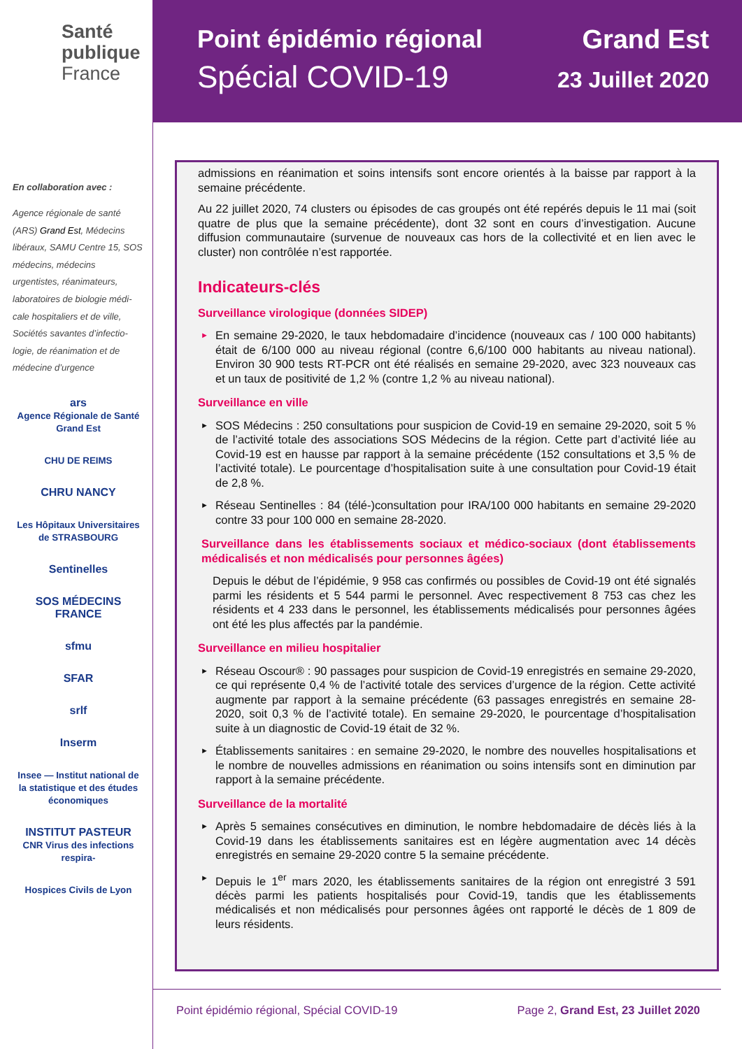Santé
publique
France
En collaboration avec :
Agence régionale de santé (ARS) Grand Est, Médecins libéraux, SAMU Centre 15, SOS médecins, médecins urgentistes, réanimateurs, laboratoires de biologie médi-cale hospitaliers et de ville, Sociétés savantes d’infectio-logie, de réanimation et de médecine d’urgence
ars
Agence Régionale de Santé Grand Est
CHU DE REIMS
CHRU NANCY
Les Hôpitaux Universitaires de STRASBOURG
Sentinelles
SOS MÉDECINS FRANCE
sfmu
SFAR
srlf
Inserm
Insee — Institut national de la statistique et des études économiques
INSTITUT PASTEUR
CNR Virus des infections respira-
Hospices Civils de Lyon
Point épidémio régional
Spécial COVID-19
Grand Est
23 Juillet 2020
admissions en réanimation et soins intensifs sont encore orientés à la baisse par rapport à la semaine précédente.
Au 22 juillet 2020, 74 clusters ou épisodes de cas groupés ont été repérés depuis le 11 mai (soit quatre de plus que la semaine précédente), dont 32 sont en cours d’investigation. Aucune diffusion communautaire (survenue de nouveaux cas hors de la collectivité et en lien avec le cluster) non contrôlée n’est rapportée.
Indicateurs-clés
Surveillance virologique (données SIDEP)
► En semaine 29-2020, le taux hebdomadaire d’incidence (nouveaux cas / 100 000 habitants) était de 6/100 000 au niveau régional (contre 6,6/100 000 habitants au niveau national). Environ 30 900 tests RT-PCR ont été réalisés en semaine 29-2020, avec 323 nouveaux cas et un taux de positivité de 1,2 % (contre 1,2 % au niveau national).
Surveillance en ville
► SOS Médecins : 250 consultations pour suspicion de Covid-19 en semaine 29-2020, soit 5 % de l’activité totale des associations SOS Médecins de la région. Cette part d’activité liée au Covid-19 est en hausse par rapport à la semaine précédente (152 consultations et 3,5 % de l’activité totale). Le pourcentage d’hospitalisation suite à une consultation pour Covid-19 était de 2,8 %.
► Réseau Sentinelles : 84 (télé-)consultation pour IRA/100 000 habitants en semaine 29-2020 contre 33 pour 100 000 en semaine 28-2020.
Surveillance dans les établissements sociaux et médico-sociaux (dont établissements médicalisés et non médicalisés pour personnes âgées)
Depuis le début de l’épidémie, 9 958 cas confirmés ou possibles de Covid-19 ont été signalés parmi les résidents et 5 544 parmi le personnel. Avec respectivement 8 753 cas chez les résidents et 4 233 dans le personnel, les établissements médicalisés pour personnes âgées ont été les plus affectés par la pandémie.
Surveillance en milieu hospitalier
► Réseau Oscour® : 90 passages pour suspicion de Covid-19 enregistrés en semaine 29-2020, ce qui représente 0,4 % de l’activité totale des services d’urgence de la région. Cette activité augmente par rapport à la semaine précédente (63 passages enregistrés en semaine 28-2020, soit 0,3 % de l’activité totale). En semaine 29-2020, le pourcentage d’hospitalisation suite à un diagnostic de Covid-19 était de 32 %.
► Établissements sanitaires : en semaine 29-2020, le nombre des nouvelles hospitalisations et le nombre de nouvelles admissions en réanimation ou soins intensifs sont en diminution par rapport à la semaine précédente.
Surveillance de la mortalité
► Après 5 semaines consécutives en diminution, le nombre hebdomadaire de décès liés à la Covid-19 dans les établissements sanitaires est en légère augmentation avec 14 décès enregistrés en semaine 29-2020 contre 5 la semaine précédente.
► Depuis le 1<sup>er</sup> mars 2020, les établissements sanitaires de la région ont enregistré 3 591 décès parmi les patients hospitalisés pour Covid-19, tandis que les établissements médicalisés et non médicalisés pour personnes âgées ont rapporté le décès de 1 809 de leurs résidents.
Point épidémio régional, Spécial COVID-19 Page 2, Grand Est, 23 Juillet 2020